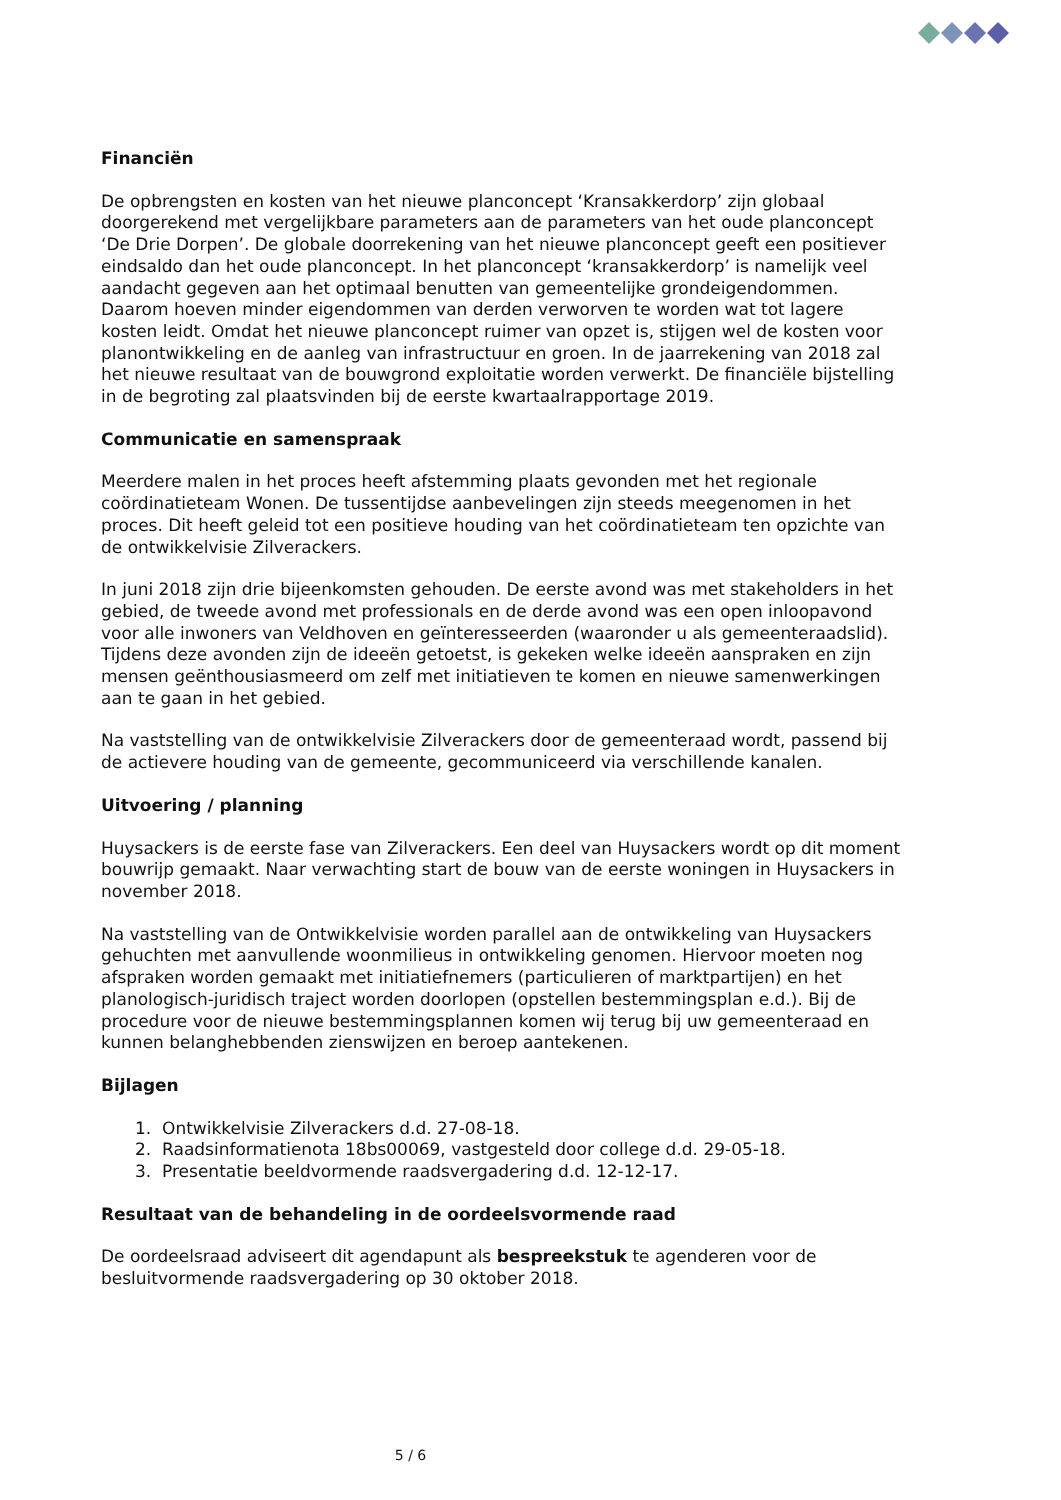Financiën
De opbrengsten en kosten van het nieuwe planconcept ‘Kransakkerdorp’ zijn globaal doorgerekend met vergelijkbare parameters aan de parameters van het oude planconcept ‘De Drie Dorpen’. De globale doorrekening van het nieuwe planconcept geeft een positiever eindsaldo dan het oude planconcept. In het planconcept ‘kransakkerdorp’ is namelijk veel aandacht gegeven aan het optimaal benutten van gemeentelijke grondeigendommen. Daarom hoeven minder eigendommen van derden verworven te worden wat tot lagere kosten leidt. Omdat het nieuwe planconcept ruimer van opzet is, stijgen wel de kosten voor planontwikkeling en de aanleg van infrastructuur en groen. In de jaarrekening van 2018 zal het nieuwe resultaat van de bouwgrond exploitatie worden verwerkt. De financiële bijstelling in de begroting zal plaatsvinden bij de eerste kwartaalrapportage 2019.
Communicatie en samenspraak
Meerdere malen in het proces heeft afstemming plaats gevonden met het regionale coördinatieteam Wonen. De tussentijdse aanbevelingen zijn steeds meegenomen in het proces. Dit heeft geleid tot een positieve houding van het coördinatieteam ten opzichte van de ontwikkelvisie Zilverackers.
In juni 2018 zijn drie bijeenkomsten gehouden. De eerste avond was met stakeholders in het gebied, de tweede avond met professionals en de derde avond was een open inloopavond voor alle inwoners van Veldhoven en geïnteresseerden (waaronder u als gemeenteraadslid). Tijdens deze avonden zijn de ideeën getoetst, is gekeken welke ideeën aanspraken en zijn mensen geënthousiasmeerd om zelf met initiatieven te komen en nieuwe samenwerkingen aan te gaan in het gebied.
Na vaststelling van de ontwikkelvisie Zilverackers door de gemeenteraad wordt, passend bij de actievere houding van de gemeente, gecommuniceerd via verschillende kanalen.
Uitvoering / planning
Huysackers is de eerste fase van Zilverackers. Een deel van Huysackers wordt op dit moment bouwrijp gemaakt. Naar verwachting start de bouw van de eerste woningen in Huysackers in november 2018.
Na vaststelling van de Ontwikkelvisie worden parallel aan de ontwikkeling van Huysackers gehuchten met aanvullende woonmilieus in ontwikkeling genomen. Hiervoor moeten nog afspraken worden gemaakt met initiatiefnemers (particulieren of marktpartijen) en het planologisch-juridisch traject worden doorlopen (opstellen bestemmingsplan e.d.). Bij de procedure voor de nieuwe bestemmingsplannen komen wij terug bij uw gemeenteraad en kunnen belanghebbenden zienswijzen en beroep aantekenen.
Bijlagen
1. Ontwikkelvisie Zilverackers d.d. 27-08-18.
2. Raadsinformatienota 18bs00069, vastgesteld door college d.d. 29-05-18.
3. Presentatie beeldvormende raadsvergadering d.d. 12-12-17.
Resultaat van de behandeling in de oordeelsvormende raad
De oordeelsraad adviseert dit agendapunt als bespreekstuk te agenderen voor de besluitvormende raadsvergadering op 30 oktober 2018.
5 / 6